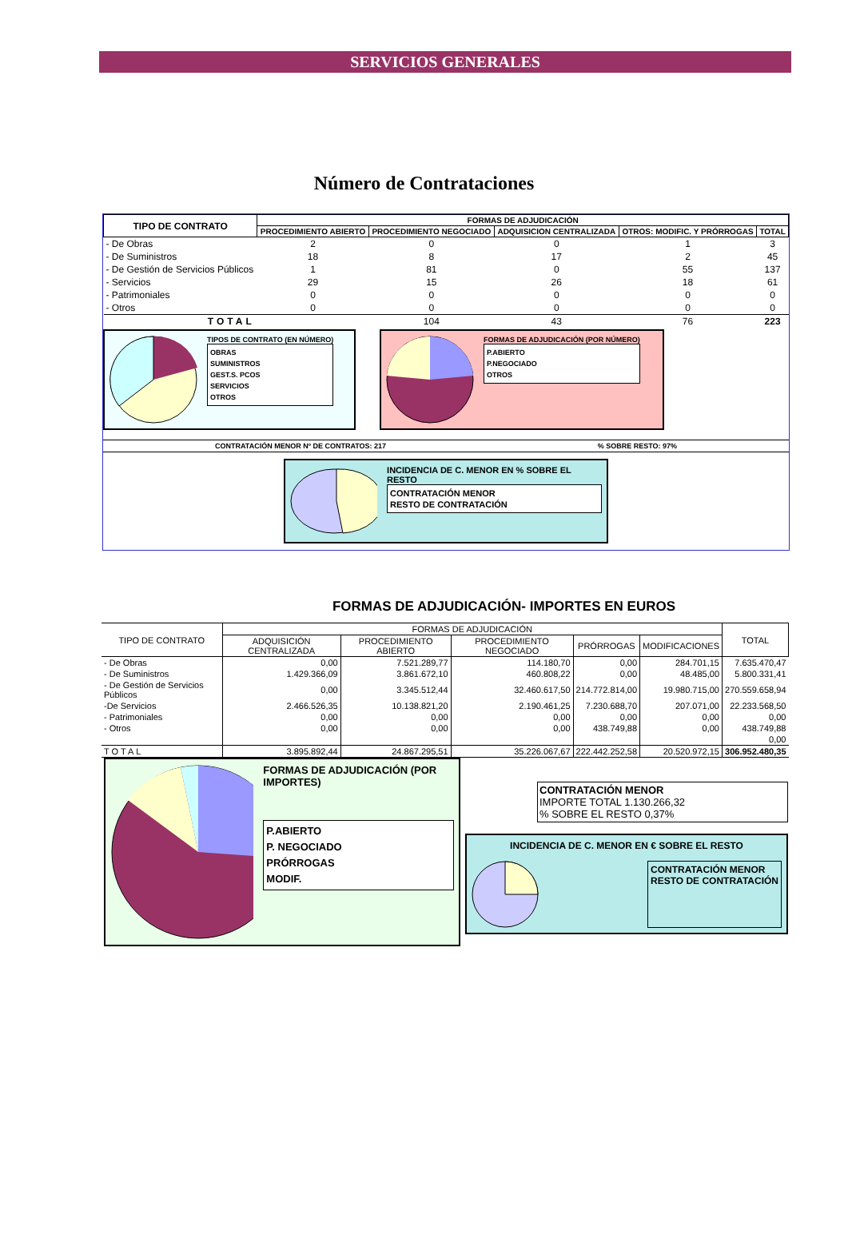SERVICIOS GENERALES
Número de Contrataciones
| TIPO DE CONTRATO | FORMAS DE ADJUDICACIÓN | | | | |
| --- | --- | --- | --- | --- | --- |
| | PROCEDIMIENTO ABIERTO | PROCEDIMIENTO NEGOCIADO | ADQUISICION CENTRALIZADA | OTROS: MODIFIC. Y PRÓRROGAS | TOTAL |
| - De Obras | 2 | 0 | 0 | 1 | 3 |
| - De Suministros | 18 | 8 | 17 | 2 | 45 |
| - De Gestión de Servicios Públicos | 1 | 81 | 0 | 55 | 137 |
| - Servicios | 29 | 15 | 26 | 18 | 61 |
| - Patrimoniales | 0 | 0 | 0 | 0 | 0 |
| - Otros | 0 | 0 | 0 | 0 | 0 |
| TOTAL | | 104 | 43 | 76 | 223 |
TIPOS DE CONTRATO (EN NÚMERO)
OBRAS
SUMINISTROS
GEST.S. PCOS
SERVICIOS
OTROS
FORMAS DE ADJUDICACIÓN (POR NÚMERO)
P.ABIERTO
P.NEGOCIADO
OTROS
CONTRATACIÓN MENOR Nº DE CONTRATOS: 217% SOBRE RESTO: 97%
INCIDENCIA DE C. MENOR EN % SOBRE EL RESTO
CONTRATACIÓN MENOR
RESTO DE CONTRATACIÓN
FORMAS DE ADJUDICACIÓN- IMPORTES EN EUROS
| TIPO DE CONTRATO | FORMAS DE ADJUDICACIÓN | | | | | TOTAL |
| --- | --- | --- | --- | --- | --- | --- |
| | ADQUISICIÓN CENTRALIZADA | PROCEDIMIENTO ABIERTO | PROCEDIMIENTO NEGOCIADO | PRÓRROGAS | MODIFICACIONES | |
| - De Obras | 0,00 | 7.521.289,77 | 114.180,70 | 0,00 | 284.701,15 | 7.635.470,47 |
| - De Suministros | 1.429.366,09 | 3.861.672,10 | 460.808,22 | 0,00 | 48.485,00 | 5.800.331,41 |
| - De Gestión de Servicios Públicos | 0,00 | 3.345.512,44 | 32.460.617,50 | 214.772.814,00 | 19.980.715,00 | 270.559.658,94 |
| -De Servicios | 2.466.526,35 | 10.138.821,20 | 2.190.461,25 | 7.230.688,70 | 207.071,00 | 22.233.568,50 |
| - Patrimoniales | 0,00 | 0,00 | 0,00 | 0,00 | 0,00 | 0,00 |
| - Otros | 0,00 | 0,00 | 0,00 | 438.749,88 | 0,00 | 438.749,88 |
| | | | | | | 0,00 |
| TOTAL | 3.895.892,44 | 24.867.295,51 | 35.226.067,67 | 222.442.252,58 | 20.520.972,15 | 306.952.480,35 |
FORMAS DE ADJUDICACIÓN (POR IMPORTES)
P.ABIERTO
P. NEGOCIADO
PRÓRROGAS
MODIF.
CONTRATACIÓN MENOR
IMPORTE TOTAL 1.130.266,32
% SOBRE EL RESTO 0,37%
INCIDENCIA DE C. MENOR EN € SOBRE EL RESTO
CONTRATACIÓN MENOR
RESTO DE CONTRATACIÓN